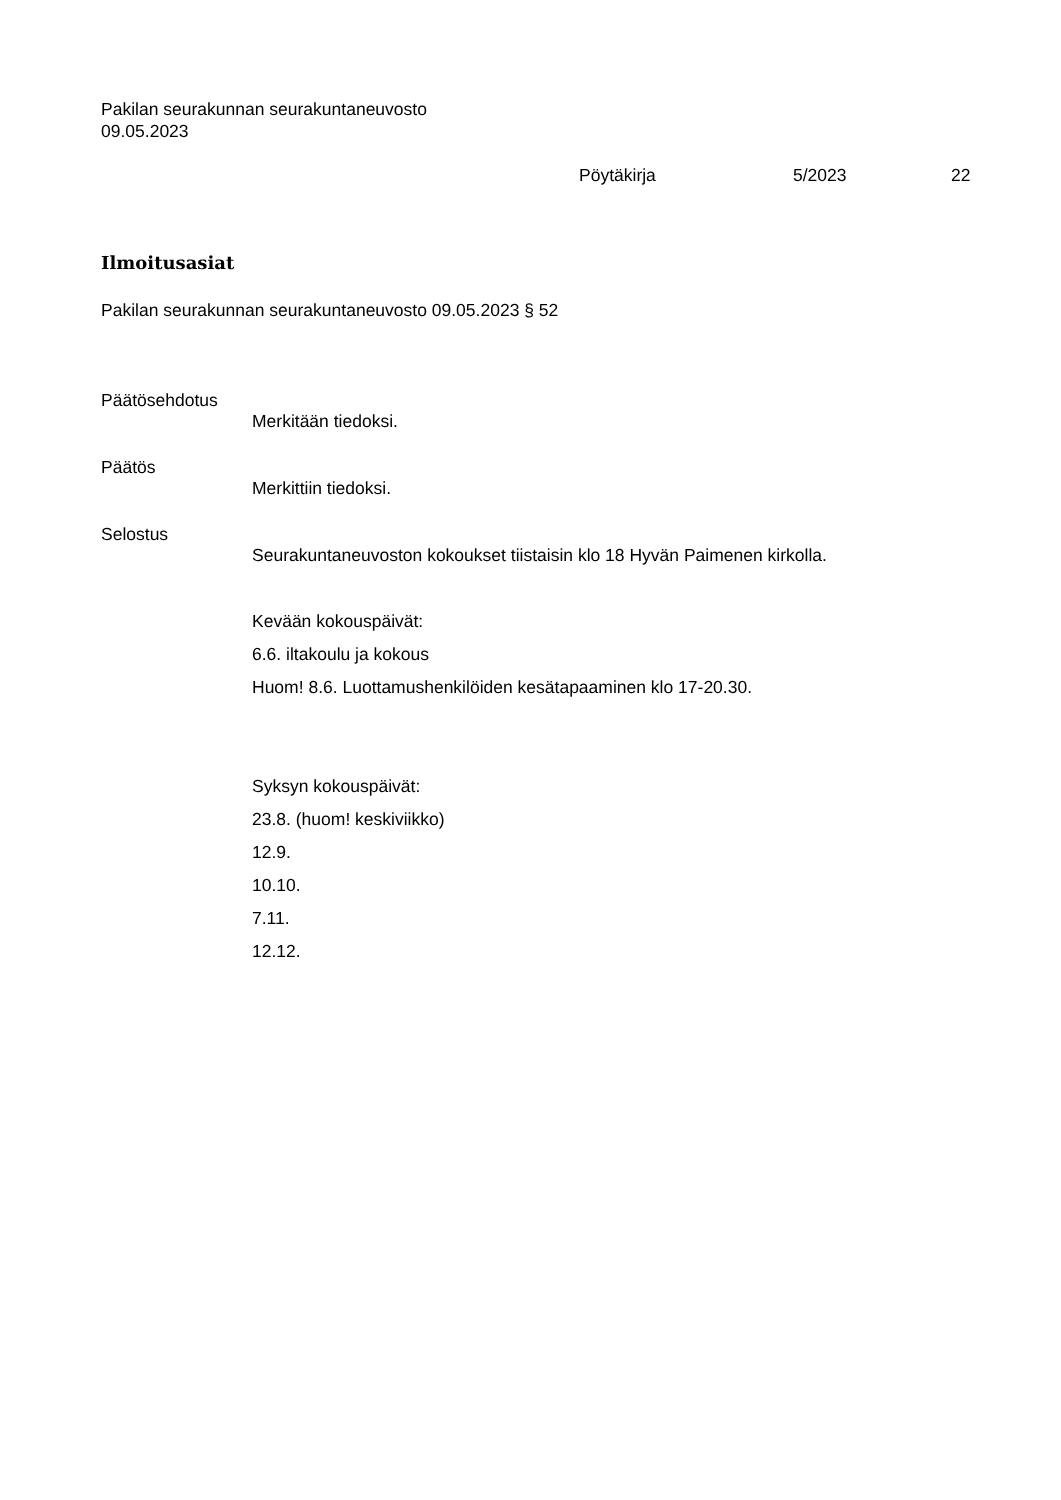Pakilan seurakunnan seurakuntaneuvosto
09.05.2023
Pöytäkirja 5/2023 22
Ilmoitusasiat
Pakilan seurakunnan seurakuntaneuvosto 09.05.2023 § 52
Päätösehdotus
Merkitään tiedoksi.
Päätös
Merkittiin tiedoksi.
Selostus
Seurakuntaneuvoston kokoukset tiistaisin klo 18 Hyvän Paimenen kirkolla.
Kevään kokouspäivät:
6.6. iltakoulu ja kokous
Huom! 8.6. Luottamushenkilöiden kesätapaaminen klo 17-20.30.
Syksyn kokouspäivät:
23.8. (huom! keskiviikko)
12.9.
10.10.
7.11.
12.12.